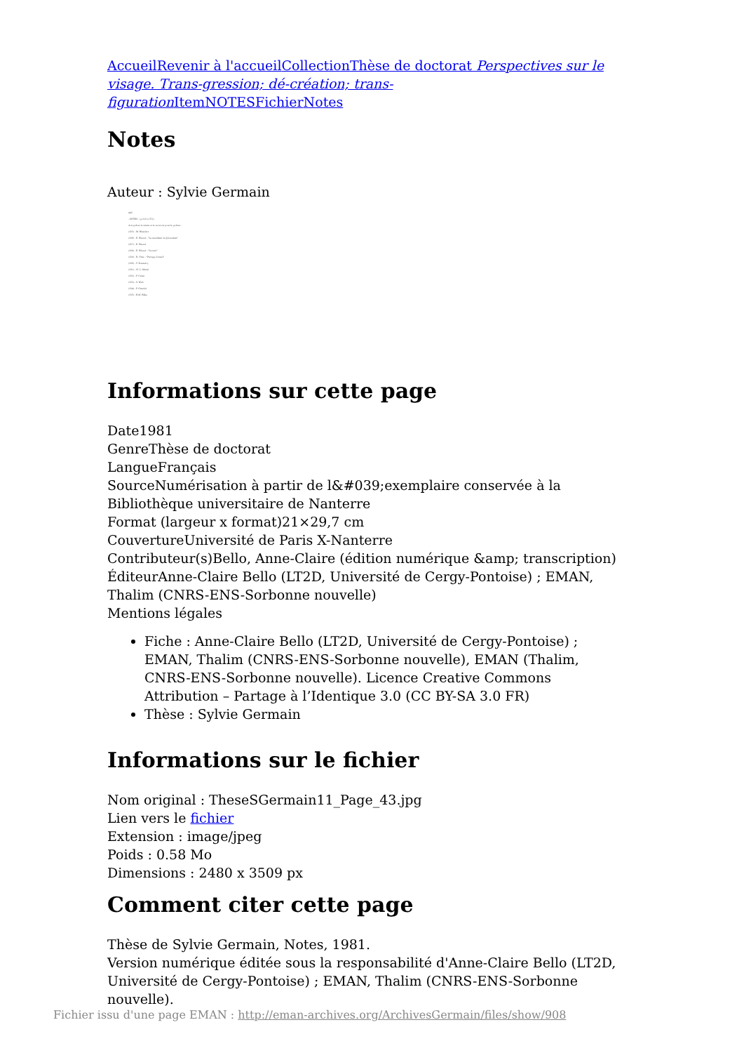Accueil Revenir à l'accueil Collection Thèse de doctorat Perspectives sur le visage. Trans-gression; dé-création; trans-figuration Item NOTES Fichier Notes
Notes
Auteur : Sylvie Germain
443
- NOTES - (p.313 à 372)
doit goûter le néant et le recevoir pour le goûter...
(325) - M. Blanchot
(326) - E. Wiesel - "Le mendiant de Jérusalem"
(327) - E. Wiesel
(328) - E. Wiesel - "La nuit"
(329) - R. Char - "Partage formel"
(330) - Y. Bonnefoy
(331) - Cf. L. Marin
(332) - P. Celan
(333) - S. Weil
(334) - P. Claudel
(335) - R.M. Rilke
Informations sur cette page
Date1981
GenreThèse de doctorat
LangueFrançais
SourceNumérisation à partir de l&#039;exemplaire conservée à la Bibliothèque universitaire de Nanterre
Format (largeur x format)21×29,7 cm
CouvertureUniversité de Paris X-Nanterre
Contributeur(s)Bello, Anne-Claire (édition numérique &amp; transcription)
ÉditeurAnne-Claire Bello (LT2D, Université de Cergy-Pontoise) ; EMAN, Thalim (CNRS-ENS-Sorbonne nouvelle)
Mentions légales
Fiche : Anne-Claire Bello (LT2D, Université de Cergy-Pontoise) ; EMAN, Thalim (CNRS-ENS-Sorbonne nouvelle), EMAN (Thalim, CNRS-ENS-Sorbonne nouvelle). Licence Creative Commons Attribution – Partage à l’Identique 3.0 (CC BY-SA 3.0 FR)
Thèse : Sylvie Germain
Informations sur le fichier
Nom original : TheseSGermain11_Page_43.jpg
Lien vers le fichier
Extension : image/jpeg
Poids : 0.58 Mo
Dimensions : 2480 x 3509 px
Comment citer cette page
Thèse de Sylvie Germain, Notes, 1981.
Version numérique éditée sous la responsabilité d'Anne-Claire Bello (LT2D, Université de Cergy-Pontoise) ; EMAN, Thalim (CNRS-ENS-Sorbonne nouvelle).
Fichier issu d'une page EMAN : http://eman-archives.org/ArchivesGermain/files/show/908